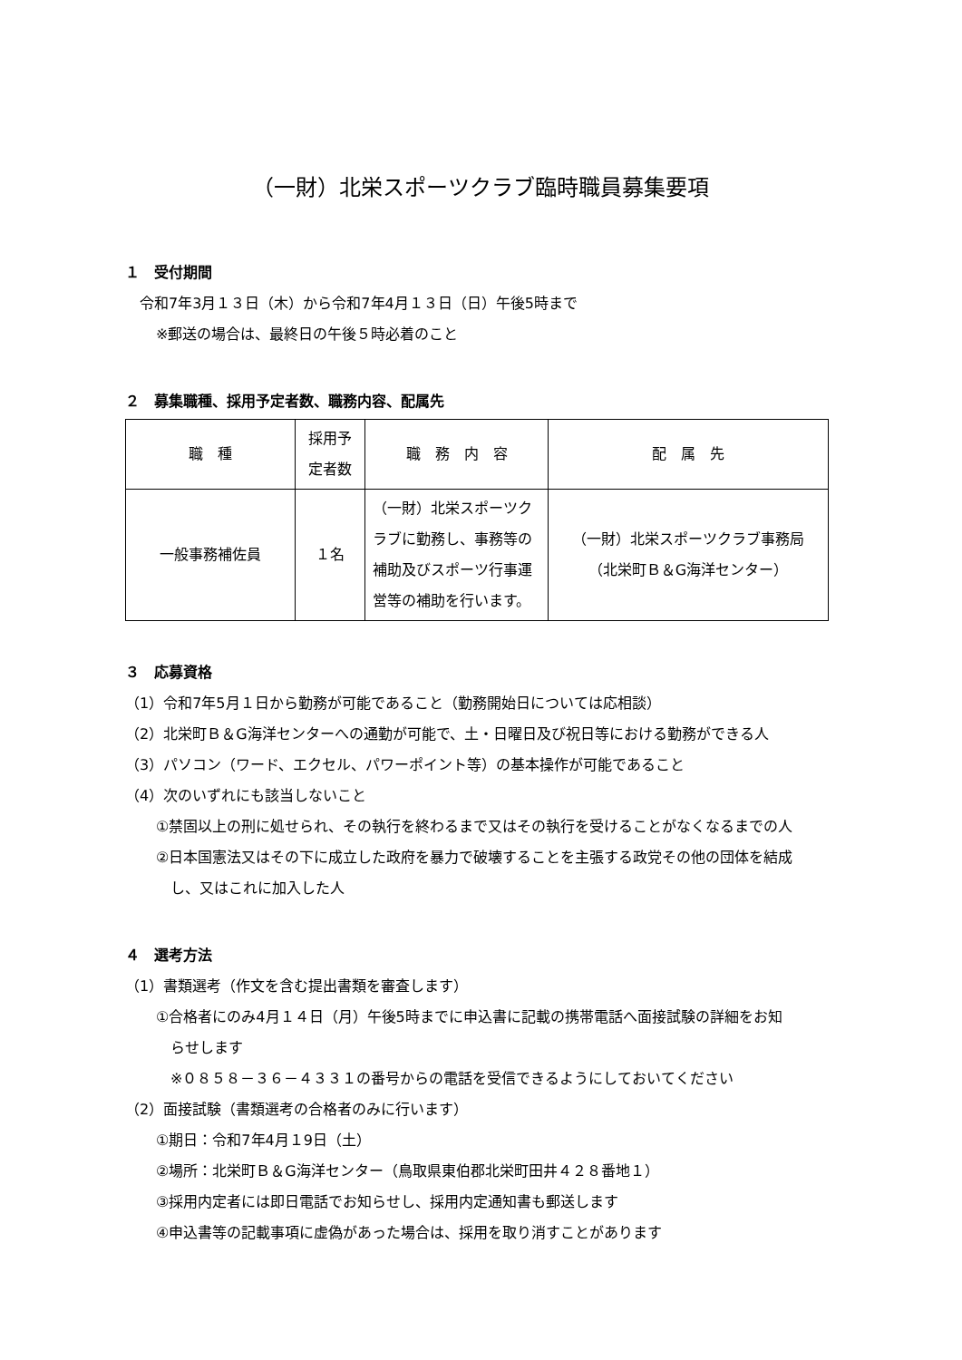（一財）北栄スポーツクラブ臨時職員募集要項
１　受付期間
令和7年3月１３日（木）から令和7年4月１３日（日）午後5時まで
※郵送の場合は、最終日の午後５時必着のこと
２　募集職種、採用予定者数、職務内容、配属先
| 職 種 | 採用予定者数 | 職 務 内 容 | 配 属 先 |
| --- | --- | --- | --- |
| 一般事務補佐員 | １名 | （一財）北栄スポーツクラブに勤務し、事務等の補助及びスポーツ行事運営等の補助を行います。 | （一財）北栄スポーツクラブ事務局 （北栄町Ｂ＆G海洋センター） |
３　応募資格
（1）令和7年5月１日から勤務が可能であること（勤務開始日については応相談）
（2）北栄町Ｂ＆G海洋センターへの通勤が可能で、土・日曜日及び祝日等における勤務ができる人
（3）パソコン（ワード、エクセル、パワーポイント等）の基本操作が可能であること
（4）次のいずれにも該当しないこと
①禁固以上の刑に処せられ、その執行を終わるまで又はその執行を受けることがなくなるまでの人
②日本国憲法又はその下に成立した政府を暴力で破壊することを主張する政党その他の団体を結成
し、又はこれに加入した人
４　選考方法
（1）書類選考（作文を含む提出書類を審査します）
①合格者にのみ4月１４日（月）午後5時までに申込書に記載の携帯電話へ面接試験の詳細をお知
らせします
※０８５８－３６－４３３１の番号からの電話を受信できるようにしておいてください
（2）面接試験（書類選考の合格者のみに行います）
①期日：令和7年4月１9日（土）
②場所：北栄町Ｂ＆G海洋センター（鳥取県東伯郡北栄町田井４２８番地１）
③採用内定者には即日電話でお知らせし、採用内定通知書も郵送します
④申込書等の記載事項に虚偽があった場合は、採用を取り消すことがあります